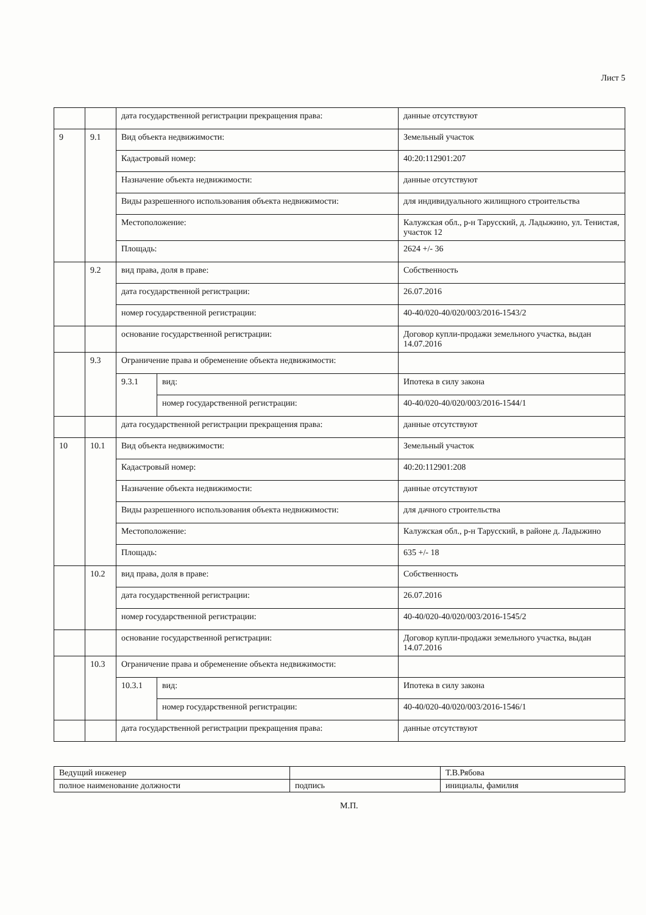Лист 5
| | | дата государственной регистрации прекращения права: | | данные отсутствуют |
| 9 | 9.1 | Вид объекта недвижимости: | | Земельный участок |
| | | Кадастровый номер: | | 40:20:112901:207 |
| | | Назначение объекта недвижимости: | | данные отсутствуют |
| | | Виды разрешенного использования объекта недвижимости: | | для индивидуального жилищного строительства |
| | | Местоположение: | | Калужская обл., р-н Тарусский, д. Ладыжино, ул. Тенистая, участок 12 |
| | | Площадь: | | 2624 +/- 36 |
| | 9.2 | вид права, доля в праве: | | Собственность |
| | | дата государственной регистрации: | | 26.07.2016 |
| | | номер государственной регистрации: | | 40-40/020-40/020/003/2016-1543/2 |
| | | основание государственной регистрации: | | Договор купли-продажи земельного участка, выдан 14.07.2016 |
| | 9.3 | Ограничение права и обременение объекта недвижимости: | | |
| | | 9.3.1 | вид: | Ипотека в силу закона |
| | | | номер государственной регистрации: | 40-40/020-40/020/003/2016-1544/1 |
| | | дата государственной регистрации прекращения права: | | данные отсутствуют |
| 10 | 10.1 | Вид объекта недвижимости: | | Земельный участок |
| | | Кадастровый номер: | | 40:20:112901:208 |
| | | Назначение объекта недвижимости: | | данные отсутствуют |
| | | Виды разрешенного использования объекта недвижимости: | | для дачного строительства |
| | | Местоположение: | | Калужская обл., р-н Тарусский, в районе д. Ладыжино |
| | | Площадь: | | 635 +/- 18 |
| | 10.2 | вид права, доля в праве: | | Собственность |
| | | дата государственной регистрации: | | 26.07.2016 |
| | | номер государственной регистрации: | | 40-40/020-40/020/003/2016-1545/2 |
| | | основание государственной регистрации: | | Договор купли-продажи земельного участка, выдан 14.07.2016 |
| | 10.3 | Ограничение права и обременение объекта недвижимости: | | |
| | | 10.3.1 | вид: | Ипотека в силу закона |
| | | | номер государственной регистрации: | 40-40/020-40/020/003/2016-1546/1 |
| | | дата государственной регистрации прекращения права: | | данные отсутствуют |
| Ведущий инженер | | Т.В.Рябова |
| полное наименование должности | подпись | инициалы, фамилия |
М.П.